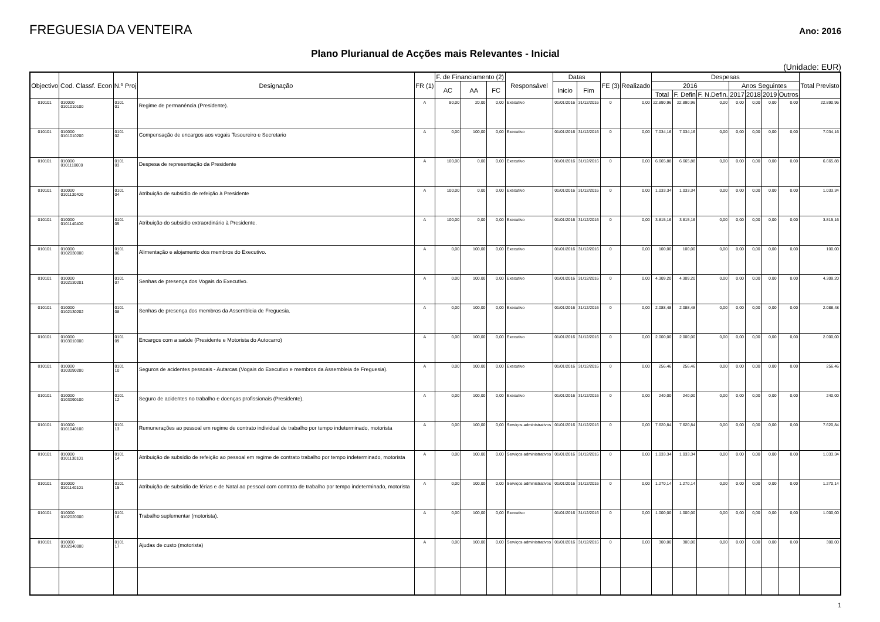FREGUESIA DA VENTEIRA
Ano: 2016
Plano Plurianual de Acções mais Relevantes - Inicial
(Unidade: EUR)
| Objectivo | Cod. Classf. Econ | N.º Proj | Designação | FR (1) | F. de Financiamento (2) | | | Responsável | Datas | | FE (3) | Realizado | Despesas | | | | | | | Total Previsto |
| --- | --- | --- | --- | --- | --- | --- | --- | --- | --- | --- | --- | --- | --- | --- | --- | --- | --- | --- | --- | --- |
| | | | | | AC | AA | FC | | Inicio | Fim | | | 2016 | | | Anos Seguintes | | | | |
| | | | | | | | | | | | | | Total | F. Defin | F. N.Defin. | 2017 | 2018 | 2019 | Outros | |
| 010101 | 010000 0101010100 | 0101 01 | Regime de permanência (Presidente). | A | 80,00 | 20,00 | 0,00 | Executivo | 01/01/2016 | 31/12/2016 | 0 | 0,00 | 22.890,96 | 22.890,96 | 0,00 | 0,00 | 0,00 | 0,00 | 0,00 | 22.890,96 |
| 010101 | 010000 0101010200 | 0101 02 | Compensação de encargos aos vogais Tesoureiro e Secretario | A | 0,00 | 100,00 | 0,00 | Executivo | 01/01/2016 | 31/12/2016 | 0 | 0,00 | 7.034,16 | 7.034,16 | 0,00 | 0,00 | 0,00 | 0,00 | 0,00 | 7.034,16 |
| 010101 | 010000 0101110000 | 0101 03 | Despesa de representação da Presidente | A | 100,00 | 0,00 | 0,00 | Executivo | 01/01/2016 | 31/12/2016 | 0 | 0,00 | 6.665,88 | 6.665,88 | 0,00 | 0,00 | 0,00 | 0,00 | 0,00 | 6.665,88 |
| 010101 | 010000 0101130400 | 0101 04 | Atribuição de subsidio de refeição à Presidente | A | 100,00 | 0,00 | 0,00 | Executivo | 01/01/2016 | 31/12/2016 | 0 | 0,00 | 1.033,34 | 1.033,34 | 0,00 | 0,00 | 0,00 | 0,00 | 0,00 | 1.033,34 |
| 010101 | 010000 0101140400 | 0101 05 | Atribuição do subsidio extraordinário à Presidente. | A | 100,00 | 0,00 | 0,00 | Executivo | 01/01/2016 | 31/12/2016 | 0 | 0,00 | 3.815,16 | 3.815,16 | 0,00 | 0,00 | 0,00 | 0,00 | 0,00 | 3.815,16 |
| 010101 | 010000 0102030000 | 0101 06 | Alimentação e alojamento dos membros do Executivo. | A | 0,00 | 100,00 | 0,00 | Executivo | 01/01/2016 | 31/12/2016 | 0 | 0,00 | 100,00 | 100,00 | 0,00 | 0,00 | 0,00 | 0,00 | 0,00 | 100,00 |
| 010101 | 010000 0102130201 | 0101 07 | Senhas de presença dos Vogais do Executivo. | A | 0,00 | 100,00 | 0,00 | Executivo | 01/01/2016 | 31/12/2016 | 0 | 0,00 | 4.309,20 | 4.309,20 | 0,00 | 0,00 | 0,00 | 0,00 | 0,00 | 4.309,20 |
| 010101 | 010000 0102130202 | 0101 08 | Senhas de presença dos membros da Assembleia de Freguesia. | A | 0,00 | 100,00 | 0,00 | Executivo | 01/01/2016 | 31/12/2016 | 0 | 0,00 | 2.088,48 | 2.088,48 | 0,00 | 0,00 | 0,00 | 0,00 | 0,00 | 2.088,48 |
| 010101 | 010000 0103010000 | 0101 09 | Encargos com a saúde (Presidente e Motorista do Autocarro) | A | 0,00 | 100,00 | 0,00 | Executivo | 01/01/2016 | 31/12/2016 | 0 | 0,00 | 2.000,00 | 2.000,00 | 0,00 | 0,00 | 0,00 | 0,00 | 0,00 | 2.000,00 |
| 010101 | 010000 0103090200 | 0101 10 | Seguros de acidentes pessoais - Autarcas (Vogais do Executivo e membros da Assembleia de Freguesia). | A | 0,00 | 100,00 | 0,00 | Executivo | 01/01/2016 | 31/12/2016 | 0 | 0,00 | 256,46 | 256,46 | 0,00 | 0,00 | 0,00 | 0,00 | 0,00 | 256,46 |
| 010101 | 010000 0103090100 | 0101 12 | Seguro de acidentes no trabalho e doenças profissionais (Presidente). | A | 0,00 | 100,00 | 0,00 | Executivo | 01/01/2016 | 31/12/2016 | 0 | 0,00 | 240,00 | 240,00 | 0,00 | 0,00 | 0,00 | 0,00 | 0,00 | 240,00 |
| 010101 | 010000 0101040100 | 0101 13 | Remunerações ao pessoal em regime de contrato individual de trabalho por tempo indeterminado, motorista | A | 0,00 | 100,00 | 0,00 | Serviços administrativos | 01/01/2016 | 31/12/2016 | 0 | 0,00 | 7.620,84 | 7.620,84 | 0,00 | 0,00 | 0,00 | 0,00 | 0,00 | 7.620,84 |
| 010101 | 010000 0101130101 | 0101 14 | Atribuição de subsídio de refeição ao pessoal em regime de contrato trabalho por tempo indeterminado, motorista | A | 0,00 | 100,00 | 0,00 | Serviços administrativos | 01/01/2016 | 31/12/2016 | 0 | 0,00 | 1.033,34 | 1.033,34 | 0,00 | 0,00 | 0,00 | 0,00 | 0,00 | 1.033,34 |
| 010101 | 010000 0101140101 | 0101 15 | Atribuição de subsídio de férias e de Natal ao pessoal com contrato de trabalho por tempo indeterminado, motorista | A | 0,00 | 100,00 | 0,00 | Serviços administrativos | 01/01/2016 | 31/12/2016 | 0 | 0,00 | 1.270,14 | 1.270,14 | 0,00 | 0,00 | 0,00 | 0,00 | 0,00 | 1.270,14 |
| 010101 | 010000 0102020000 | 0101 16 | Trabalho suplementar (motorista). | A | 0,00 | 100,00 | 0,00 | Executivo | 01/01/2016 | 31/12/2016 | 0 | 0,00 | 1.000,00 | 1.000,00 | 0,00 | 0,00 | 0,00 | 0,00 | 0,00 | 1.000,00 |
| 010101 | 010000 0102040000 | 0101 17 | Ajudas de custo (motorista) | A | 0,00 | 100,00 | 0,00 | Serviços administrativos | 01/01/2016 | 31/12/2016 | 0 | 0,00 | 300,00 | 300,00 | 0,00 | 0,00 | 0,00 | 0,00 | 0,00 | 300,00 |
1